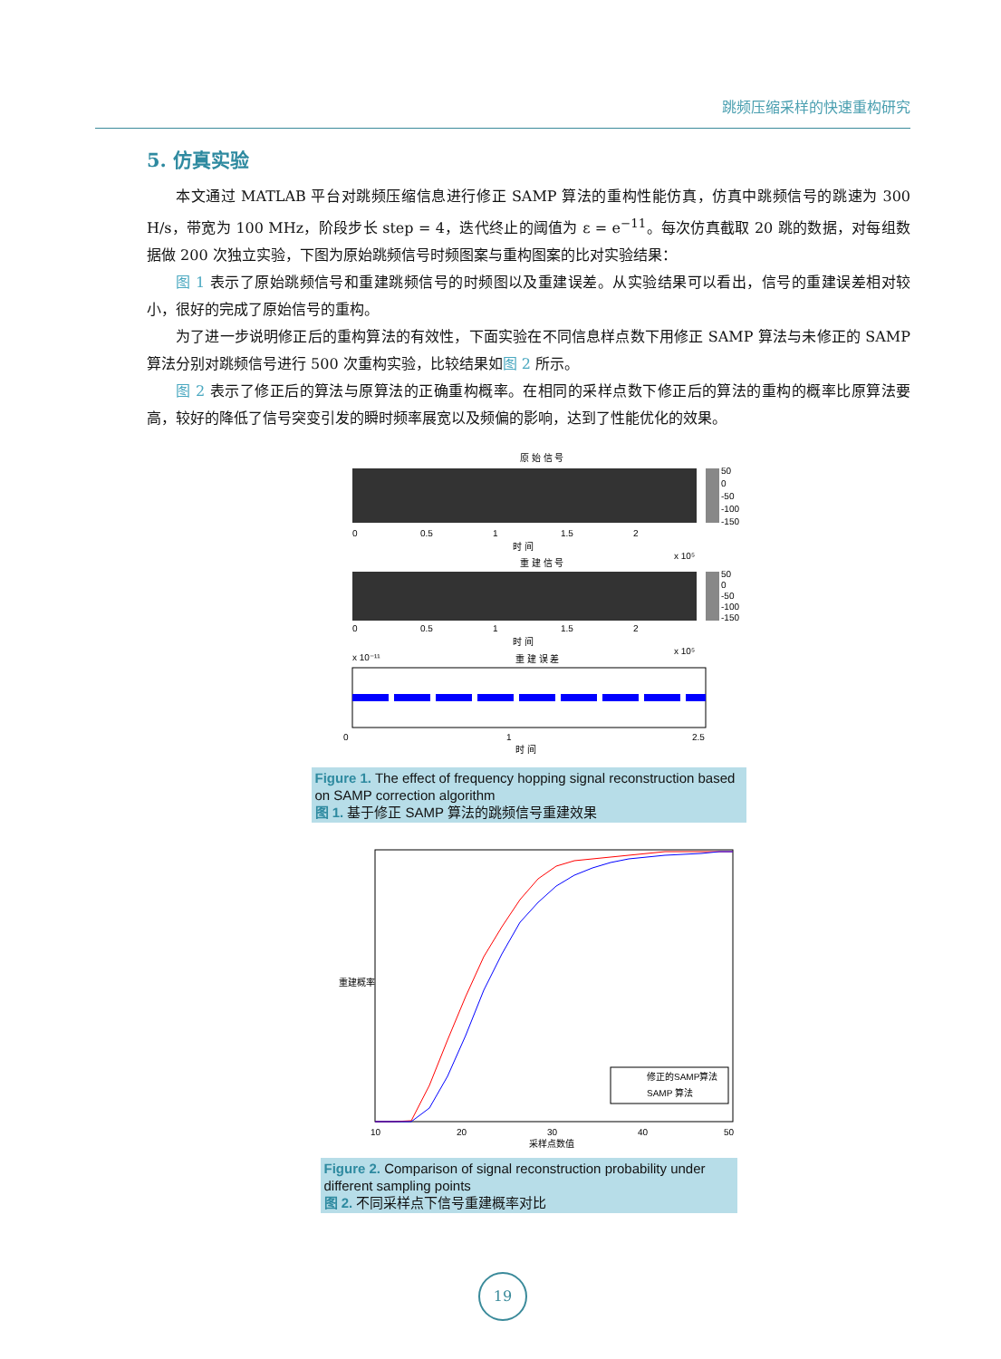跳频压缩采样的快速重构研究
5. 仿真实验
本文通过 MATLAB 平台对跳频压缩信息进行修正 SAMP 算法的重构性能仿真，仿真中跳频信号的跳速为 300 H/s，带宽为 100 MHz，阶段步长 step = 4，迭代终止的阈值为 ε = e<sup>−11</sup>。每次仿真截取 20 跳的数据，对每组数据做 200 次独立实验，下图为原始跳频信号时频图案与重构图案的比对实验结果：
图 1 表示了原始跳频信号和重建跳频信号的时频图以及重建误差。从实验结果可以看出，信号的重建误差相对较小，很好的完成了原始信号的重构。
为了进一步说明修正后的重构算法的有效性，下面实验在不同信息样点数下用修正 SAMP 算法与未修正的 SAMP 算法分别对跳频信号进行 500 次重构实验，比较结果如图 2 所示。
图 2 表示了修正后的算法与原算法的正确重构概率。在相同的采样点数下修正后的算法的重构的概率比原算法要高，较好的降低了信号突变引发的瞬时频率展宽以及频偏的影响，达到了性能优化的效果。
原 始 信 号
50
0
-50
-100
-150
0
0.5
1
1.5
2
时 间
x 10⁵
重 建 信 号
50
0
-50
-100
-150
0
0.5
1
1.5
2
时 间
x 10⁵
x 10⁻¹¹
重 建 误 差
0
1
2.5
时 间
Figure 1. The effect of frequency hopping signal reconstruction based on SAMP correction algorithm
图 1. 基于修正 SAMP 算法的跳频信号重建效果
重建概率
修正的SAMP算法
SAMP 算法
10
20
30
40
50
采样点数值
Figure 2. Comparison of signal reconstruction probability under different sampling points
图 2. 不同采样点下信号重建概率对比
19